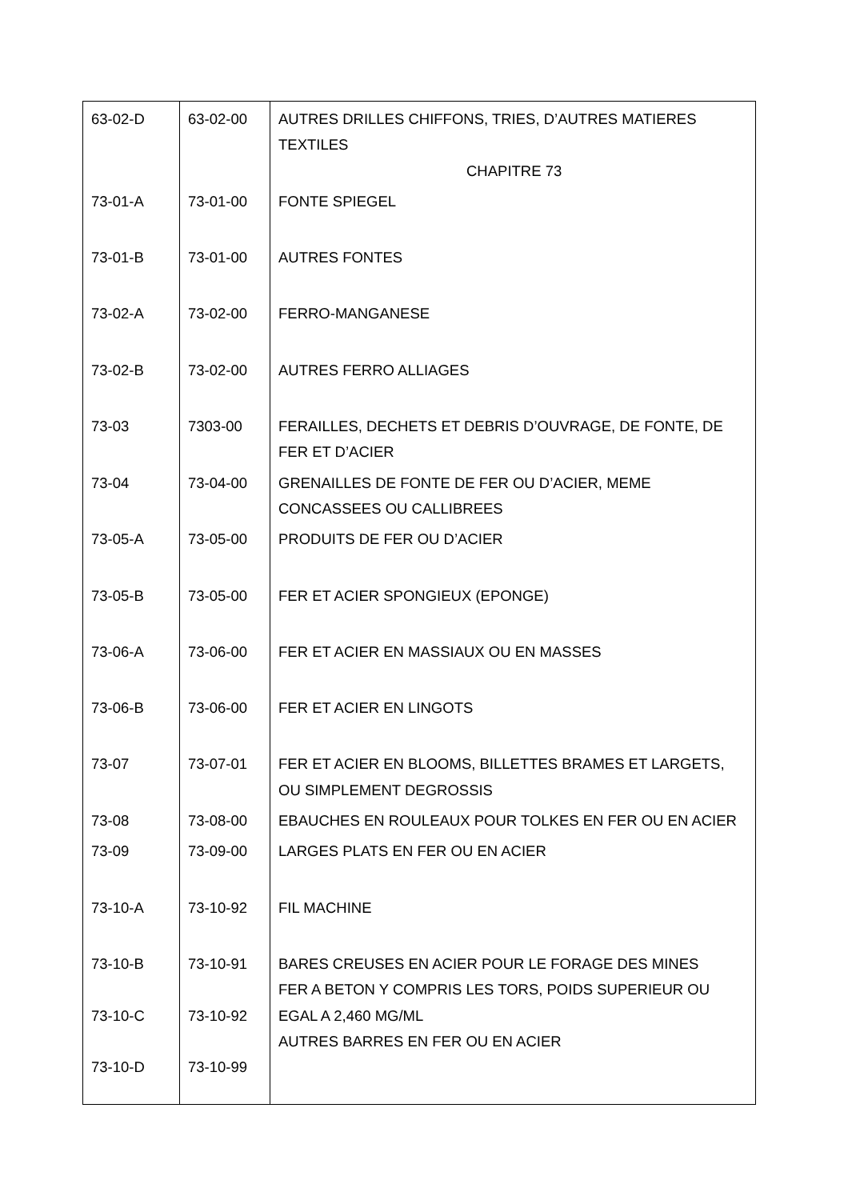| 63-02-D | 63-02-00 | AUTRES DRILLES CHIFFONS, TRIES, D’AUTRES MATIERES TEXTILES CHAPITRE 73 |
| 73-01-A | 73-01-00 | FONTE SPIEGEL |
| 73-01-B | 73-01-00 | AUTRES FONTES |
| 73-02-A | 73-02-00 | FERRO-MANGANESE |
| 73-02-B | 73-02-00 | AUTRES FERRO ALLIAGES |
| 73-03 | 7303-00 | FERAILLES, DECHETS ET DEBRIS D’OUVRAGE, DE FONTE, DE FER ET D’ACIER |
| 73-04 | 73-04-00 | GRENAILLES DE FONTE DE FER OU D’ACIER, MEME CONCASSEES OU CALLIBREES |
| 73-05-A | 73-05-00 | PRODUITS DE FER OU D’ACIER |
| 73-05-B | 73-05-00 | FER ET ACIER SPONGIEUX (EPONGE) |
| 73-06-A | 73-06-00 | FER ET ACIER EN MASSIAUX OU EN MASSES |
| 73-06-B | 73-06-00 | FER ET ACIER EN LINGOTS |
| 73-07 | 73-07-01 | FER ET ACIER EN BLOOMS, BILLETTES BRAMES ET LARGETS, OU SIMPLEMENT DEGROSSIS |
| 73-08 | 73-08-00 | EBAUCHES EN ROULEAUX POUR TOLKES EN FER OU EN ACIER |
| 73-09 | 73-09-00 | LARGES PLATS EN FER OU EN ACIER |
| 73-10-A | 73-10-92 | FIL MACHINE |
| 73-10-B 73-10-C 73-10-D | 73-10-91 73-10-92 73-10-99 | BARES CREUSES EN ACIER POUR LE FORAGE DES MINES FER A BETON Y COMPRIS LES TORS, POIDS SUPERIEUR OU EGAL A 2,460 MG/ML AUTRES BARRES EN FER OU EN ACIER |